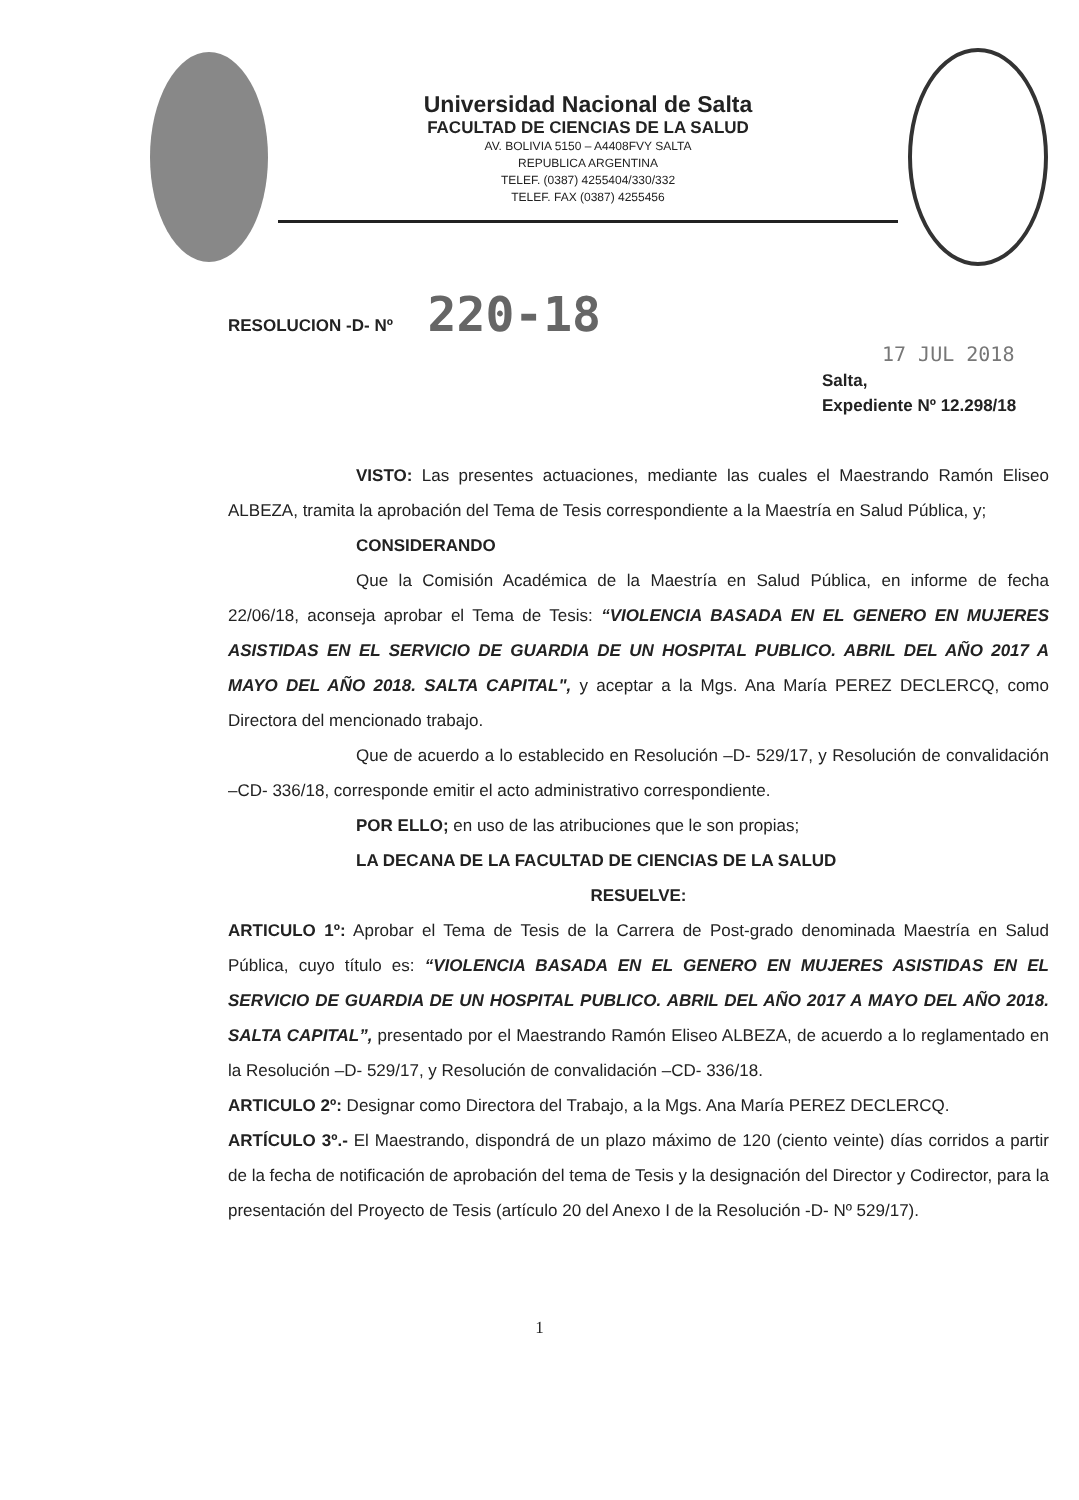Universidad Nacional de Salta
FACULTAD DE CIENCIAS DE LA SALUD
AV. BOLIVIA 5150 – A4408FVY SALTA
REPUBLICA ARGENTINA
TELEF. (0387) 4255404/330/332
TELEF. FAX (0387) 4255456
RESOLUCION -D- Nº 220-18
17 JUL 2018
Salta,
Expediente Nº 12.298/18
VISTO: Las presentes actuaciones, mediante las cuales el Maestrando Ramón Eliseo ALBEZA, tramita la aprobación del Tema de Tesis correspondiente a la Maestría en Salud Pública, y;
CONSIDERANDO
Que la Comisión Académica de la Maestría en Salud Pública, en informe de fecha 22/06/18, aconseja aprobar el Tema de Tesis: “VIOLENCIA BASADA EN EL GENERO EN MUJERES ASISTIDAS EN EL SERVICIO DE GUARDIA DE UN HOSPITAL PUBLICO. ABRIL DEL AÑO 2017 A MAYO DEL AÑO 2018. SALTA CAPITAL", y aceptar a la Mgs. Ana María PEREZ DECLERCQ, como Directora del mencionado trabajo.
Que de acuerdo a lo establecido en Resolución –D- 529/17, y Resolución de convalidación –CD- 336/18, corresponde emitir el acto administrativo correspondiente.
POR ELLO; en uso de las atribuciones que le son propias;
LA DECANA DE LA FACULTAD DE CIENCIAS DE LA SALUD
RESUELVE:
ARTICULO 1º: Aprobar el Tema de Tesis de la Carrera de Post-grado denominada Maestría en Salud Pública, cuyo título es: “VIOLENCIA BASADA EN EL GENERO EN MUJERES ASISTIDAS EN EL SERVICIO DE GUARDIA DE UN HOSPITAL PUBLICO. ABRIL DEL AÑO 2017 A MAYO DEL AÑO 2018. SALTA CAPITAL”, presentado por el Maestrando Ramón Eliseo ALBEZA, de acuerdo a lo reglamentado en la Resolución –D- 529/17, y Resolución de convalidación –CD- 336/18.
ARTICULO 2º: Designar como Directora del Trabajo, a la Mgs. Ana María PEREZ DECLERCQ.
ARTÍCULO 3º.- El Maestrando, dispondrá de un plazo máximo de 120 (ciento veinte) días corridos a partir de la fecha de notificación de aprobación del tema de Tesis y la designación del Director y Codirector, para la presentación del Proyecto de Tesis (artículo 20 del Anexo I de la Resolución -D- Nº 529/17).
1